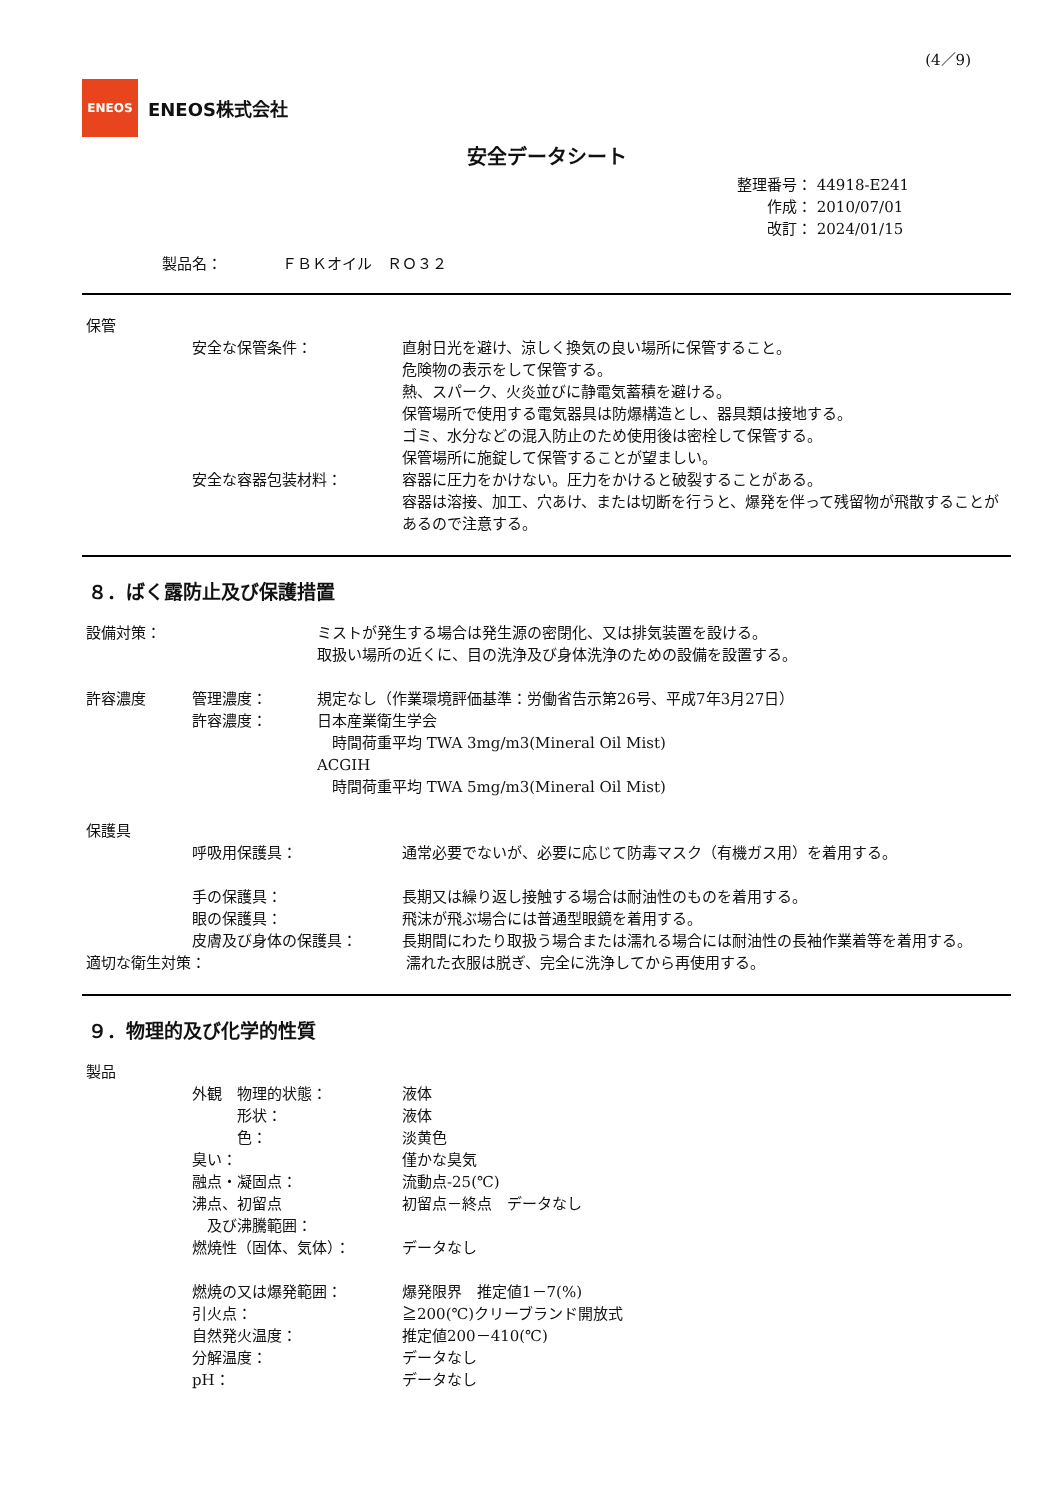(4／9)
ENEOS
ENEOS株式会社
安全データシート
整理番号： 44918-E241
作成： 2010/07/01
改訂： 2024/01/15
製品名：　　　　ＦＢＫオイル　ＲＯ３２
保管
安全な保管条件： 直射日光を避け、涼しく換気の良い場所に保管すること。
危険物の表示をして保管する。
熱、スパーク、火炎並びに静電気蓄積を避ける。
保管場所で使用する電気器具は防爆構造とし、器具類は接地する。
ゴミ、水分などの混入防止のため使用後は密栓して保管する。
保管場所に施錠して保管することが望ましい。
安全な容器包装材料： 容器に圧力をかけない。圧力をかけると破裂することがある。
容器は溶接、加工、穴あけ、または切断を行うと、爆発を伴って残留物が飛散することがあるので注意する。
８．ばく露防止及び保護措置
設備対策： ミストが発生する場合は発生源の密閉化、又は排気装置を設ける。
取扱い場所の近くに、目の洗浄及び身体洗浄のための設備を設置する。
許容濃度 管理濃度： 規定なし（作業環境評価基準：労働省告示第26号、平成7年3月27日）
許容濃度： 日本産業衛生学会
　時間荷重平均 TWA 3mg/m3(Mineral Oil Mist)
ACGIH
　時間荷重平均 TWA 5mg/m3(Mineral Oil Mist)
保護具
呼吸用保護具： 通常必要でないが、必要に応じて防毒マスク（有機ガス用）を着用する。
手の保護具： 長期又は繰り返し接触する場合は耐油性のものを着用する。
眼の保護具： 飛沫が飛ぶ場合には普通型眼鏡を着用する。
皮膚及び身体の保護具： 長期間にわたり取扱う場合または濡れる場合には耐油性の長袖作業着等を着用する。
適切な衛生対策： 濡れた衣服は脱ぎ、完全に洗浄してから再使用する。
９．物理的及び化学的性質
製品
外観　物理的状態： 液体
　　　形状： 液体
　　　色： 淡黄色
臭い： 僅かな臭気
融点・凝固点： 流動点-25(℃)
沸点、初留点
　及び沸騰範囲：
初留点－終点　データなし
燃焼性（固体、気体）： データなし
燃焼の又は爆発範囲： 爆発限界　推定値1－7(%)
引火点： ≧200(℃)クリーブランド開放式
自然発火温度： 推定値200－410(℃)
分解温度： データなし
pH： データなし